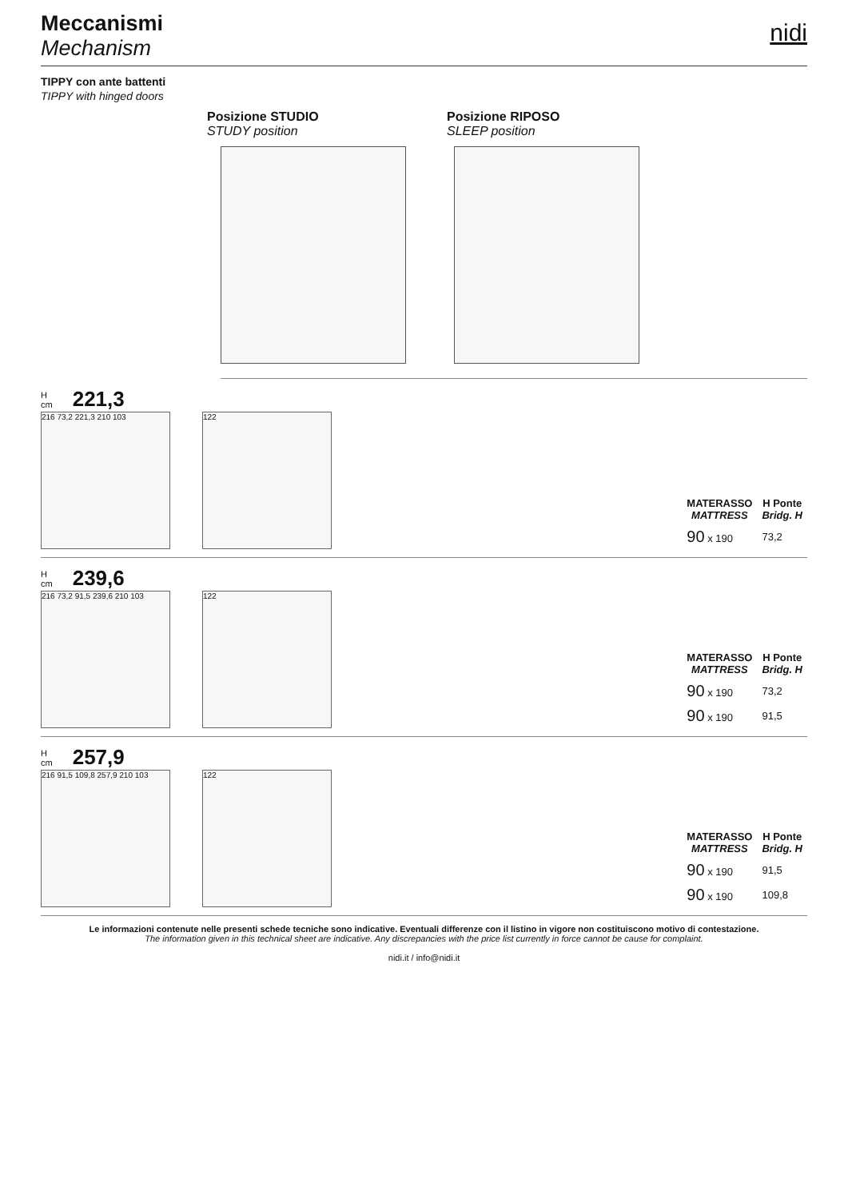Meccanismi
Mechanism
nidi
TIPPY con ante battenti
TIPPY with hinged doors
Posizione STUDIO
STUDY position
Posizione RIPOSO
SLEEP position
H
cm 221,3
216 73,2 221,3 210 103 122
| MATERASSO MATTRESS | H Ponte Bridg. H |
| --- | --- |
| 90 x 190 | 73,2 |
H
cm 239,6
216 73,2 91,5 239,6 210 103
122
| MATERASSO MATTRESS | H Ponte Bridg. H |
| --- | --- |
| 90 x 190 | 73,2 |
| 90 x 190 | 91,5 |
H
cm 257,9
216 91,5 109,8 257,9 210 103
122
| MATERASSO MATTRESS | H Ponte Bridg. H |
| --- | --- |
| 90 x 190 | 91,5 |
| 90 x 190 | 109,8 |
Le informazioni contenute nelle presenti schede tecniche sono indicative. Eventuali differenze con il listino in vigore non costituiscono motivo di contestazione.
The information given in this technical sheet are indicative. Any discrepancies with the price list currently in force cannot be cause for complaint.
nidi.it / info@nidi.it